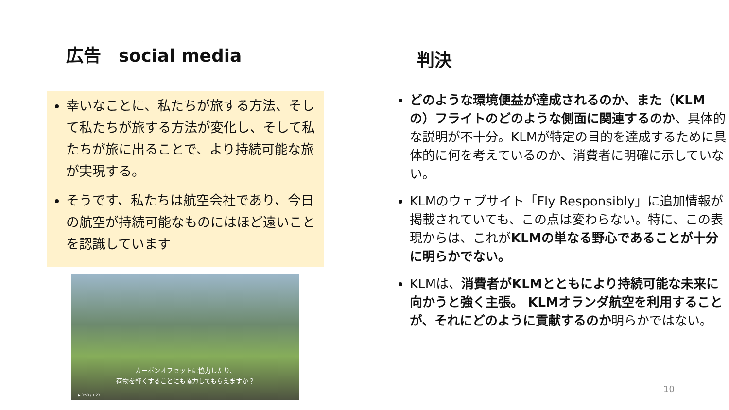広告　social media
幸いなことに、私たちが旅する方法、そして私たちが旅する方法が変化し、そして私たちが旅に出ることで、より持続可能な旅が実現する。
そうです、私たちは航空会社であり、今日の航空が持続可能なものにはほど遠いことを認識しています
カーボンオフセットに協力したり、
荷物を軽くすることにも協力してもらえますか？
▶ 0:50 / 1:23
判決
どのような環境便益が達成されるのか、また（KLMの）フライトのどのような側面に関連するのか、具体的な説明が不十分。KLMが特定の目的を達成するために具体的に何を考えているのか、消費者に明確に示していない。
KLMのウェブサイト「Fly Responsibly」に追加情報が掲載されていても、この点は変わらない。特に、この表現からは、これがKLMの単なる野心であることが十分に明らかでない。
KLMは、消費者がKLMとともにより持続可能な未来に向かうと強く主張。 KLMオランダ航空を利用することが、それにどのように貢献するのか明らかではない。
10